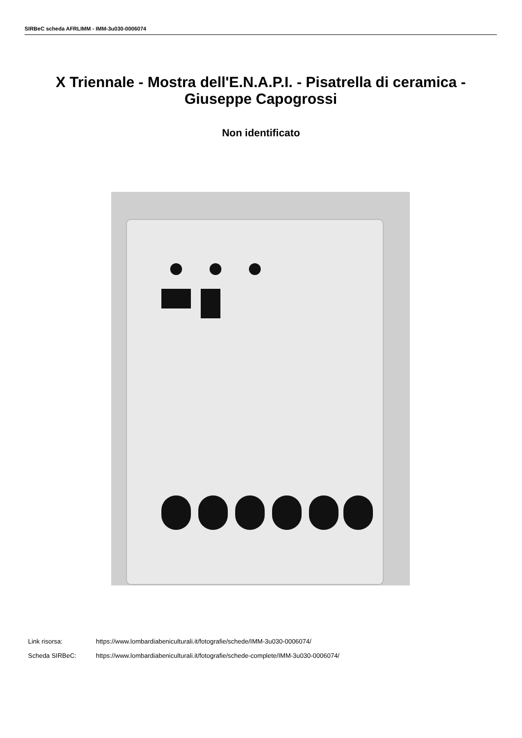SIRBeC scheda AFRLIMM - IMM-3u030-0006074
X Triennale - Mostra dell'E.N.A.P.I. - Pisatrella di ceramica - Giuseppe Capogrossi
Non identificato
Link risorsa: https://www.lombardiabeniculturali.it/fotografie/schede/IMM-3u030-0006074/
Scheda SIRBeC: https://www.lombardiabeniculturali.it/fotografie/schede-complete/IMM-3u030-0006074/